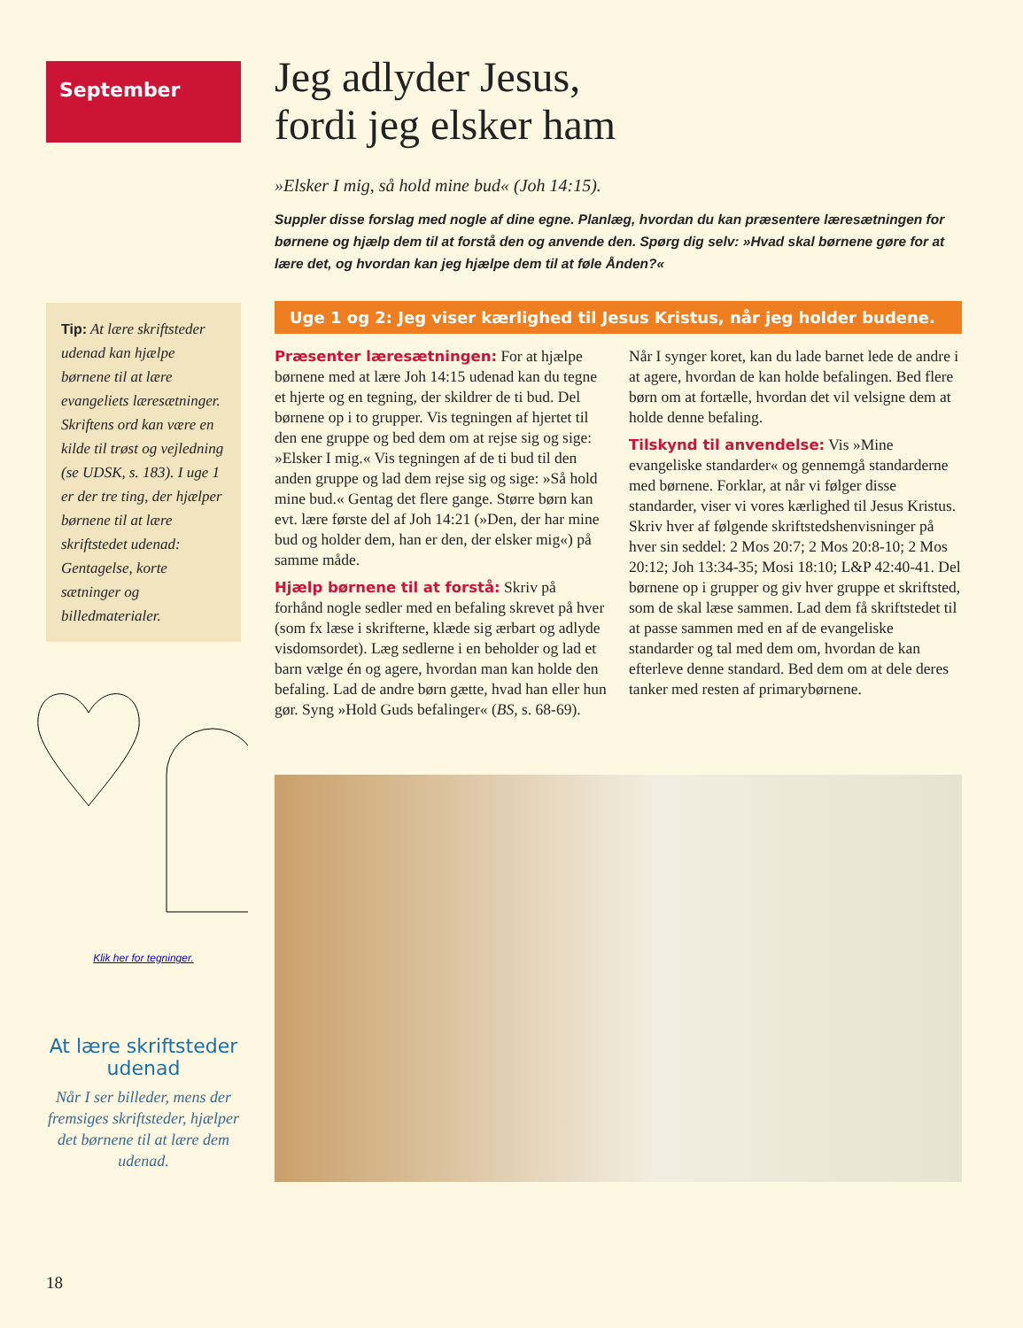September
Tip: At lære skriftsteder udenad kan hjælpe børnene til at lære evangeliets læresætninger. Skriftens ord kan være en kilde til trøst og vejledning (se UDSK, s. 183). I uge 1 er der tre ting, der hjælper børnene til at lære skriftstedet udenad: Gentagelse, korte sætninger og billedmaterialer.
Klik her for tegninger.
At lære skriftsteder udenad
Når I ser billeder, mens der fremsiges skriftsteder, hjælper det børnene til at lære dem udenad.
Jeg adlyder Jesus,
fordi jeg elsker ham
»Elsker I mig, så hold mine bud« (Joh 14:15).
Suppler disse forslag med nogle af dine egne. Planlæg, hvordan du kan præsentere læresætningen for børnene og hjælp dem til at forstå den og anvende den. Spørg dig selv: »Hvad skal børnene gøre for at lære det, og hvordan kan jeg hjælpe dem til at føle Ånden?«
Uge 1 og 2: Jeg viser kærlighed til Jesus Kristus, når jeg holder budene.
Præsenter læresætningen: For at hjælpe børnene med at lære Joh 14:15 udenad kan du tegne et hjerte og en tegning, der skildrer de ti bud. Del børnene op i to grupper. Vis tegningen af hjertet til den ene gruppe og bed dem om at rejse sig og sige: »Elsker I mig.« Vis tegningen af de ti bud til den anden gruppe og lad dem rejse sig og sige: »Så hold mine bud.« Gentag det flere gange. Større børn kan evt. lære første del af Joh 14:21 (»Den, der har mine bud og holder dem, han er den, der elsker mig«) på samme måde.
Hjælp børnene til at forstå: Skriv på forhånd nogle sedler med en befaling skrevet på hver (som fx læse i skrifterne, klæde sig ærbart og adlyde visdomsordet). Læg sedlerne i en beholder og lad et barn vælge én og agere, hvordan man kan holde den befaling. Lad de andre børn gætte, hvad han eller hun gør. Syng »Hold Guds befalinger« (BS, s. 68-69). Når I synger koret, kan du lade barnet lede de andre i at agere, hvordan de kan holde befalingen. Bed flere børn om at fortælle, hvordan det vil velsigne dem at holde denne befaling.
Tilskynd til anvendelse: Vis »Mine evangeliske standarder« og gennemgå standarderne med børnene. Forklar, at når vi følger disse standarder, viser vi vores kærlighed til Jesus Kristus. Skriv hver af følgende skriftstedshenvisninger på hver sin seddel: 2 Mos 20:7; 2 Mos 20:8-10; 2 Mos 20:12; Joh 13:34-35; Mosi 18:10; L&P 42:40-41. Del børnene op i grupper og giv hver gruppe et skriftsted, som de skal læse sammen. Lad dem få skriftstedet til at passe sammen med en af de evangeliske standarder og tal med dem om, hvordan de kan efterleve denne standard. Bed dem om at dele deres tanker med resten af primarybørnene.
18